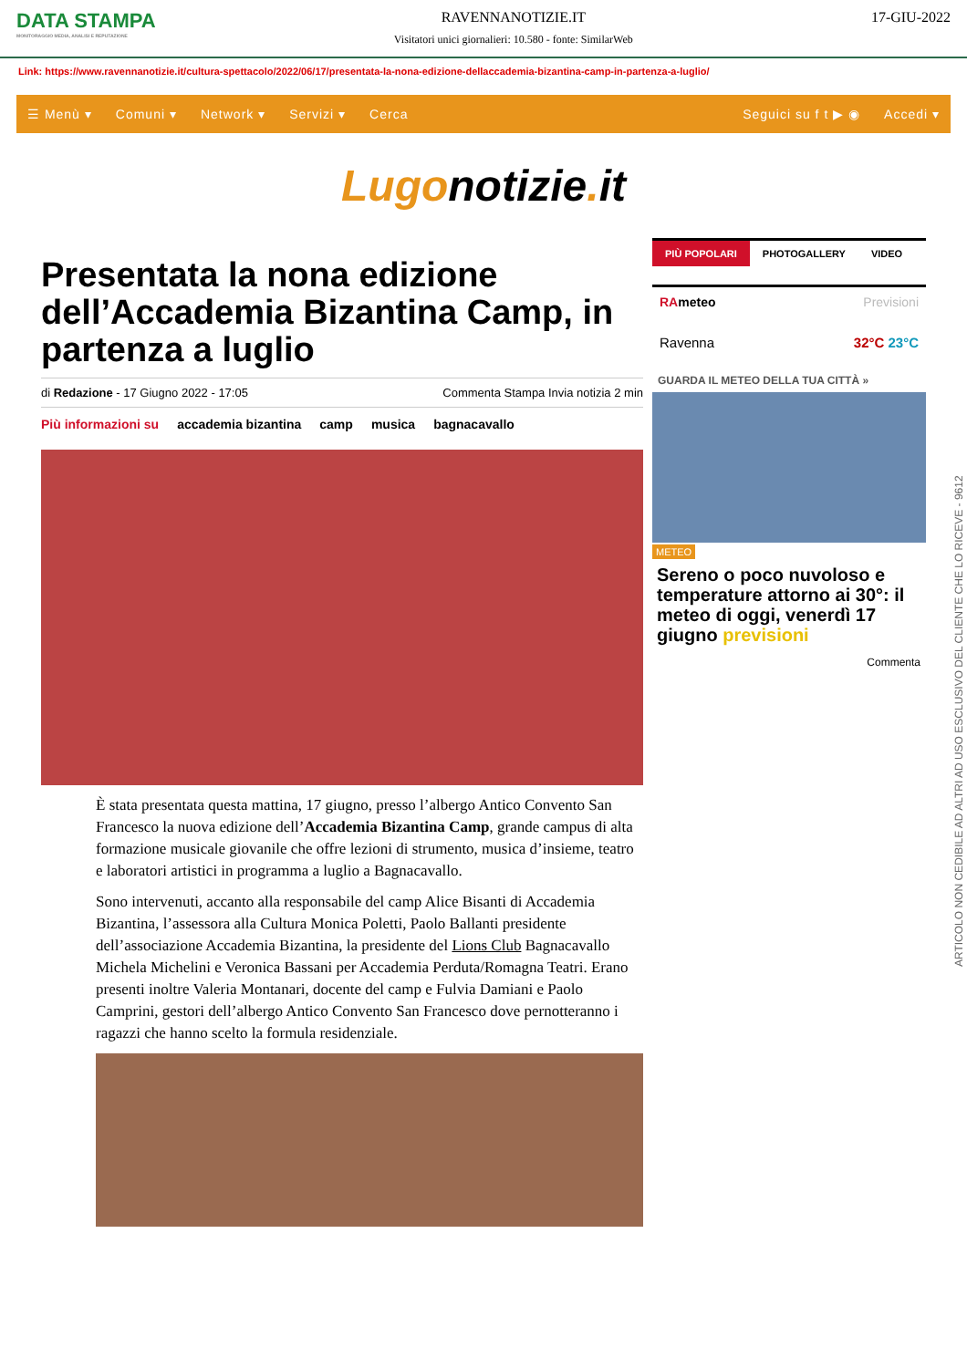DATA STAMPA
MONITORAGGIO MEDIA, ANALISI E REPUTAZIONE
RAVENNANOTIZIE.IT
Visitatori unici giornalieri: 10.580 - fonte: SimilarWeb
17-GIU-2022
Link: https://www.ravennanotizie.it/cultura-spettacolo/2022/06/17/presentata-la-nona-edizione-dellaccademia-bizantina-camp-in-partenza-a-luglio/
☰ Menù ▾ Comuni ▾ Network ▾ Servizi ▾ Cerca Seguici su f t ▶ ◉ Accedi ▾
Lugonotizie. it
Presentata la nona edizione dell’Accademia Bizantina Camp, in partenza a luglio
di Redazione - 17 Giugno 2022 - 17:05 Commenta Stampa Invia notizia 2 min
Più informazioni su accademia bizantina camp musica bagnacavallo
È stata presentata questa mattina, 17 giugno, presso l’albergo Antico Convento San Francesco la nuova edizione dell’Accademia Bizantina Camp, grande campus di alta formazione musicale giovanile che offre lezioni di strumento, musica d’insieme, teatro e laboratori artistici in programma a luglio a Bagnacavallo.
Sono intervenuti, accanto alla responsabile del camp Alice Bisanti di Accademia Bizantina, l’assessora alla Cultura Monica Poletti, Paolo Ballanti presidente dell’associazione Accademia Bizantina, la presidente del Lions Club Bagnacavallo Michela Michelini e Veronica Bassani per Accademia Perduta/Romagna Teatri. Erano presenti inoltre Valeria Montanari, docente del camp e Fulvia Damiani e Paolo Camprini, gestori dell’albergo Antico Convento San Francesco dove pernotteranno i ragazzi che hanno scelto la formula residenziale.
PIÙ POPOLARI PHOTOGALLERY VIDEO
RAmeteo Previsioni
Ravenna 32°C 23°C
GUARDA IL METEO DELLA TUA CITTÀ »
METEO
Sereno o poco nuvoloso e temperature attorno ai 30°: il meteo di oggi, venerdì 17 giugno previsioni
Commenta
ARTICOLO NON CEDIBILE AD ALTRI AD USO ESCLUSIVO DEL CLIENTE CHE LO RICEVE - 9612